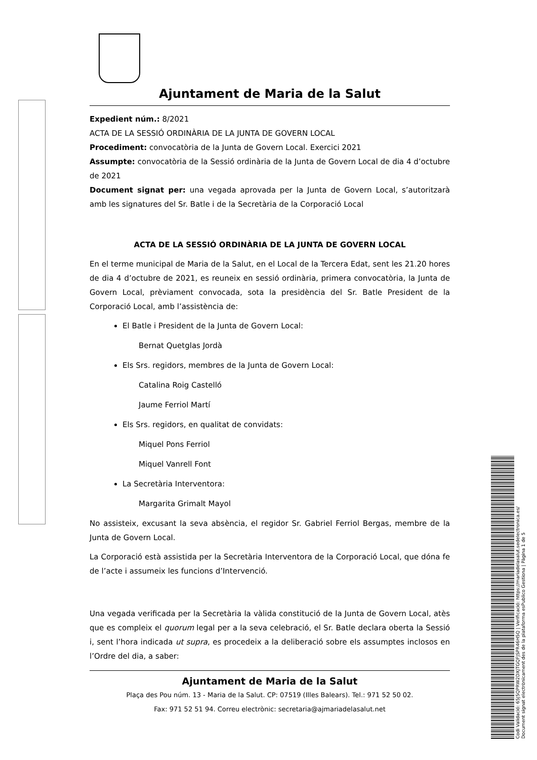Ajuntament de Maria de la Salut
Expedient núm.: 8/2021
ACTA DE LA SESSIÓ ORDINÀRIA DE LA JUNTA DE GOVERN LOCAL
Procediment: convocatòria de la Junta de Govern Local. Exercici 2021
Assumpte: convocatòria de la Sessió ordinària de la Junta de Govern Local de dia 4 d’octubre de 2021
Document signat per: una vegada aprovada per la Junta de Govern Local, s’autoritzarà amb les signatures del Sr. Batle i de la Secretària de la Corporació Local
ACTA DE LA SESSIÓ ORDINÀRIA DE LA JUNTA DE GOVERN LOCAL
En el terme municipal de Maria de la Salut, en el Local de la Tercera Edat, sent les 21.20 hores de dia 4 d’octubre de 2021, es reuneix en sessió ordinària, primera convocatòria, la Junta de Govern Local, prèviament convocada, sota la presidència del Sr. Batle President de la Corporació Local, amb l’assistència de:
El Batle i President de la Junta de Govern Local:
Bernat Quetglas Jordà
Els Srs. regidors, membres de la Junta de Govern Local:
Catalina Roig Castelló
Jaume Ferriol Martí
Els Srs. regidors, en qualitat de convidats:
Miquel Pons Ferriol
Miquel Vanrell Font
La Secretària Interventora:
Margarita Grimalt Mayol
No assisteix, excusant la seva absència, el regidor Sr. Gabriel Ferriol Bergas, membre de la Junta de Govern Local.
La Corporació està assistida per la Secretària Interventora de la Corporació Local, que dóna fe de l’acte i assumeix les funcions d’Intervenció.
Una vegada verificada per la Secretària la vàlida constitució de la Junta de Govern Local, atès que es compleix el quorum legal per a la seva celebració, el Sr. Batle declara oberta la Sessió i, sent l’hora indicada ut supra, es procedeix a la deliberació sobre els assumptes inclosos en l’Ordre del dia, a saber:
Ajuntament de Maria de la Salut
Plaça des Pou núm. 13 - Maria de la Salut. CP: 07519 (Illes Balears). Tel.: 971 52 50 02.
Fax: 971 52 51 94. Correu electrònic: secretaria@ajmariadelasalut.net
Codi Validació: 65J5QPRW2DXJTGQFJSPR46H5Q | Verificació: https://mariadelasalut.sedelectronica.es/
Document signat electrònicament des de la plataforma esPublico Gestiona | Pàgina 1 de 5